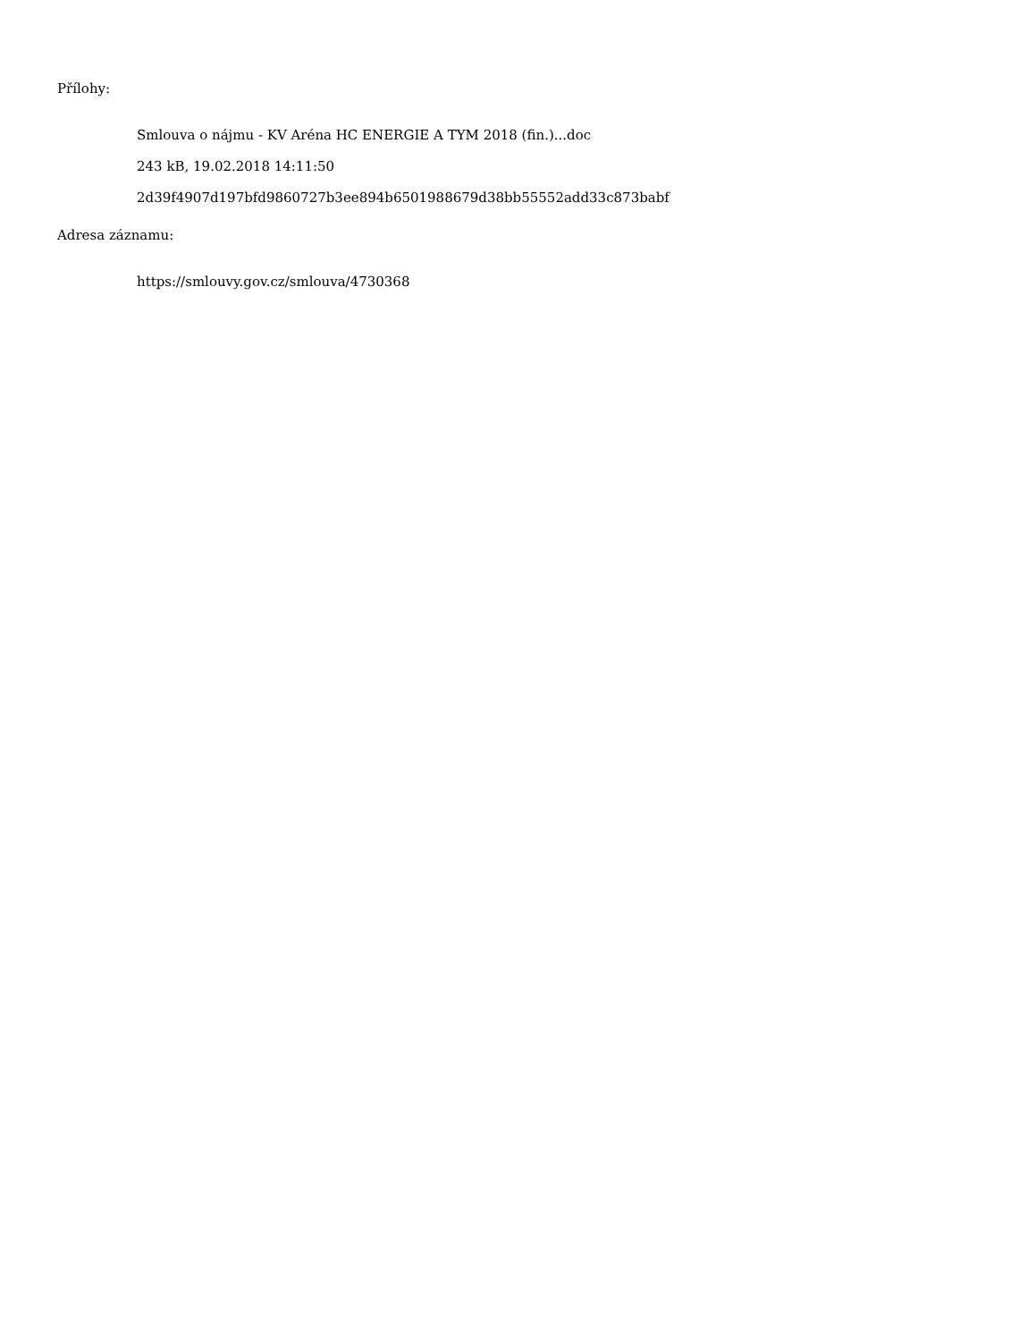Přílohy:
Smlouva o nájmu - KV Aréna HC ENERGIE A TYM 2018 (fin.)...doc
243 kB, 19.02.2018 14:11:50
2d39f4907d197bfd9860727b3ee894b6501988679d38bb55552add33c873babf
Adresa záznamu:
https://smlouvy.gov.cz/smlouva/4730368